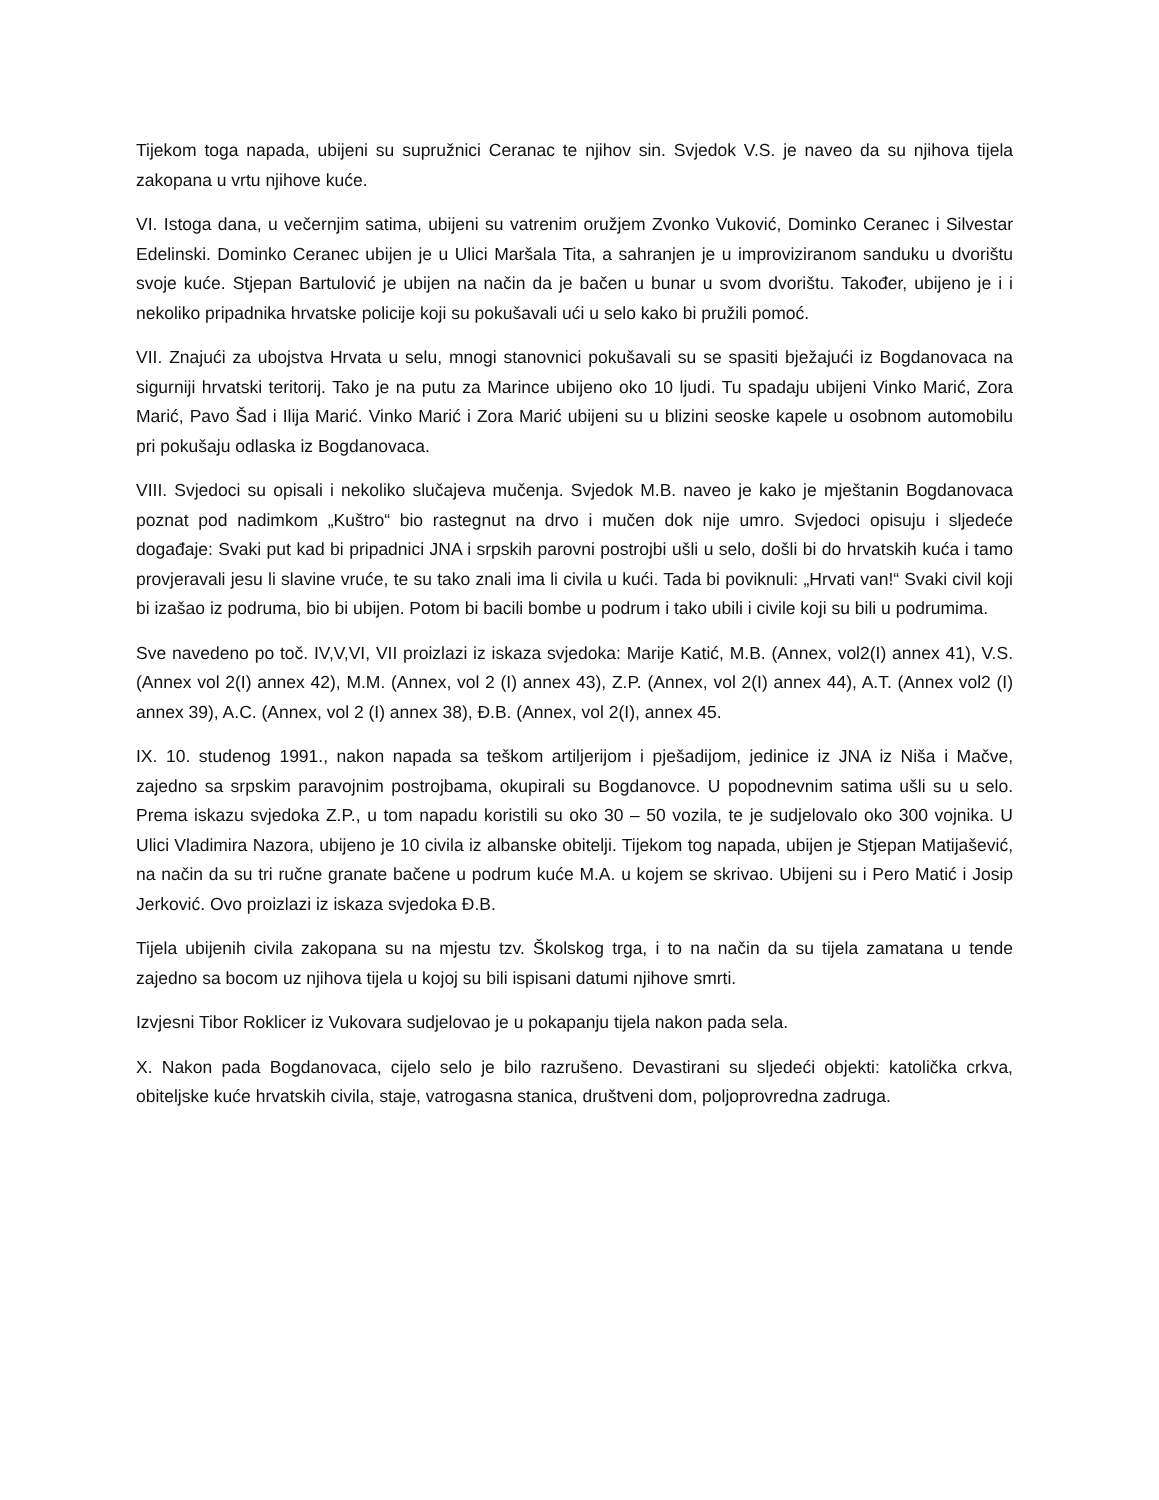Tijekom toga napada, ubijeni su supružnici Ceranac te njihov sin. Svjedok V.S. je naveo da su njihova tijela zakopana u vrtu njihove kuće.
VI. Istoga dana, u večernjim satima, ubijeni su vatrenim oružjem Zvonko Vuković, Dominko Ceranec i Silvestar Edelinski. Dominko Ceranec ubijen je u Ulici Maršala Tita, a sahranjen je u improviziranom sanduku u dvorištu svoje kuće. Stjepan Bartulović je ubijen na način da je bačen u bunar u svom dvorištu. Također, ubijeno je i i nekoliko pripadnika hrvatske policije koji su pokušavali ući u selo kako bi pružili pomoć.
VII. Znajući za ubojstva Hrvata u selu, mnogi stanovnici pokušavali su se spasiti bježajući iz Bogdanovaca na sigurniji hrvatski teritorij. Tako je na putu za Marince ubijeno oko 10 ljudi. Tu spadaju ubijeni Vinko Marić, Zora Marić, Pavo Šad i Ilija Marić. Vinko Marić i Zora Marić ubijeni su u blizini seoske kapele u osobnom automobilu pri pokušaju odlaska iz Bogdanovaca.
VIII. Svjedoci su opisali i nekoliko slučajeva mučenja. Svjedok M.B. naveo je kako je mještanin Bogdanovaca poznat pod nadimkom „Kuštro“ bio rastegnut na drvo i mučen dok nije umro. Svjedoci opisuju i sljedeće događaje: Svaki put kad bi pripadnici JNA i srpskih parovni postrojbi ušli u selo, došli bi do hrvatskih kuća i tamo provjeravali jesu li slavine vruće, te su tako znali ima li civila u kući. Tada bi poviknuli: „Hrvati van!“ Svaki civil koji bi izašao iz podruma, bio bi ubijen. Potom bi bacili bombe u podrum i tako ubili i civile koji su bili u podrumima.
Sve navedeno po toč. IV,V,VI, VII proizlazi iz iskaza svjedoka: Marije Katić, M.B. (Annex, vol2(I) annex 41), V.S. (Annex vol 2(I) annex 42), M.M. (Annex, vol 2 (I) annex 43), Z.P. (Annex, vol 2(I) annex 44), A.T. (Annex vol2 (I) annex 39), A.C. (Annex, vol 2 (I) annex 38), Đ.B. (Annex, vol 2(I), annex 45.
IX. 10. studenog 1991., nakon napada sa teškom artiljerijom i pješadijom, jedinice iz JNA iz Niša i Mačve, zajedno sa srpskim paravojnim postrojbama, okupirali su Bogdanovce. U popodnevnim satima ušli su u selo. Prema iskazu svjedoka Z.P., u tom napadu koristili su oko 30 – 50 vozila, te je sudjelovalo oko 300 vojnika. U Ulici Vladimira Nazora, ubijeno je 10 civila iz albanske obitelji. Tijekom tog napada, ubijen je Stjepan Matijašević, na način da su tri ručne granate bačene u podrum kuće M.A. u kojem se skrivao. Ubijeni su i Pero Matić i Josip Jerković. Ovo proizlazi iz iskaza svjedoka Đ.B.
Tijela ubijenih civila zakopana su na mjestu tzv. Školskog trga, i to na način da su tijela zamatana u tende zajedno sa bocom uz njihova tijela u kojoj su bili ispisani datumi njihove smrti.
Izvjesni Tibor Roklicer iz Vukovara sudjelovao je u pokapanju tijela nakon pada sela.
X. Nakon pada Bogdanovaca, cijelo selo je bilo razrušeno. Devastirani su sljedeći objekti: katolička crkva, obiteljske kuće hrvatskih civila, staje, vatrogasna stanica, društveni dom, poljoprovredna zadruga.